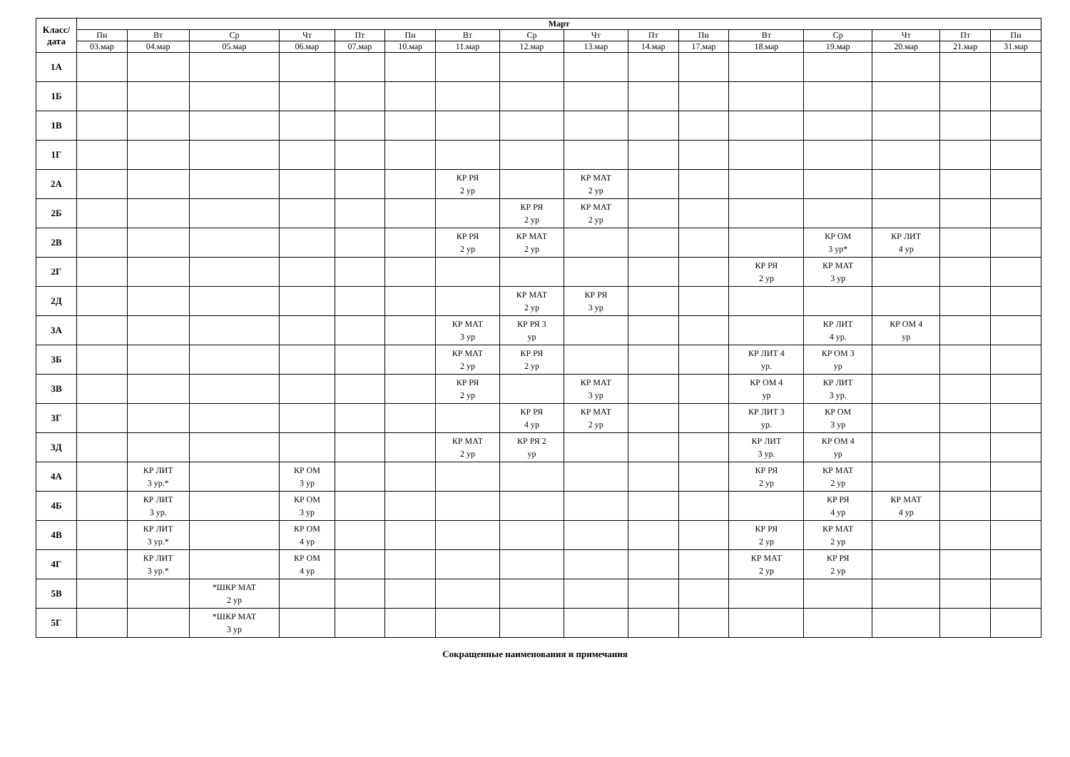| Класс/ дата | Март | | | | | | | | | | | | | | | |
| --- | --- | --- | --- | --- | --- | --- | --- | --- | --- | --- | --- | --- | --- | --- | --- | --- |
| | Пн | Вт | Ср | Чт | Пт | Пн | Вт | Ср | Чт | Пт | Пн | Вт | Ср | Чт | Пт | Пн |
| | 03.мар | 04.мар | 05.мар | 06.мар | 07.мар | 10.мар | 11.мар | 12.мар | 13.мар | 14.мар | 17.мар | 18.мар | 19.мар | 20.мар | 21.мар | 31.мар |
| 1А | | | | | | | | | | | | | | | | |
| 1Б | | | | | | | | | | | | | | | | |
| 1В | | | | | | | | | | | | | | | | |
| 1Г | | | | | | | | | | | | | | | | |
| 2А | | | | | | | КР РЯ 2 ур | | КР МАТ 2 ур | | | | | | | |
| 2Б | | | | | | | | КР РЯ 2 ур | КР МАТ 2 ур | | | | | | | |
| 2В | | | | | | | КР РЯ 2 ур | КР МАТ 2 ур | | | | | КР ОМ 3 ур* | КР ЛИТ 4 ур | | |
| 2Г | | | | | | | | | | | | КР РЯ 2 ур | КР МАТ 3 ур | | | |
| 2Д | | | | | | | | КР МАТ 2 ур | КР РЯ 3 ур | | | | | | | |
| 3А | | | | | | | КР МАТ 3 ур | КР РЯ 3 ур | | | | | КР ЛИТ 4 ур. | КР ОМ 4 ур | | |
| 3Б | | | | | | | КР МАТ 2 ур | КР РЯ 2 ур | | | | КР ЛИТ 4 ур. | КР ОМ 3 ур | | | |
| 3В | | | | | | | КР РЯ 2 ур | | КР МАТ 3 ур | | | КР ОМ 4 ур | КР ЛИТ 3 ур. | | | |
| 3Г | | | | | | | | КР РЯ 4 ур | КР МАТ 2 ур | | | КР ЛИТ 3 ур. | КР ОМ 3 ур | | | |
| 3Д | | | | | | | КР МАТ 2 ур | КР РЯ 2 ур | | | | КР ЛИТ 3 ур. | КР ОМ 4 ур | | | |
| 4А | | КР ЛИТ 3 ур.* | | КР ОМ 3 ур | | | | | | | | КР РЯ 2 ур | КР МАТ 2 ур | | | |
| 4Б | | КР ЛИТ 3 ур. | | КР ОМ 3 ур | | | | | | | | | КР РЯ 4 ур | КР МАТ 4 ур | | |
| 4В | | КР ЛИТ 3 ур.* | | КР ОМ 4 ур | | | | | | | | КР РЯ 2 ур | КР МАТ 2 ур | | | |
| 4Г | | КР ЛИТ 3 ур.* | | КР ОМ 4 ур | | | | | | | | КР МАТ 2 ур | КР РЯ 2 ур | | | |
| 5В | | | *ШКР МАТ 2 ур | | | | | | | | | | | | | |
| 5Г | | | *ШКР МАТ 3 ур | | | | | | | | | | | | | |
Сокращенные наименования и примечания